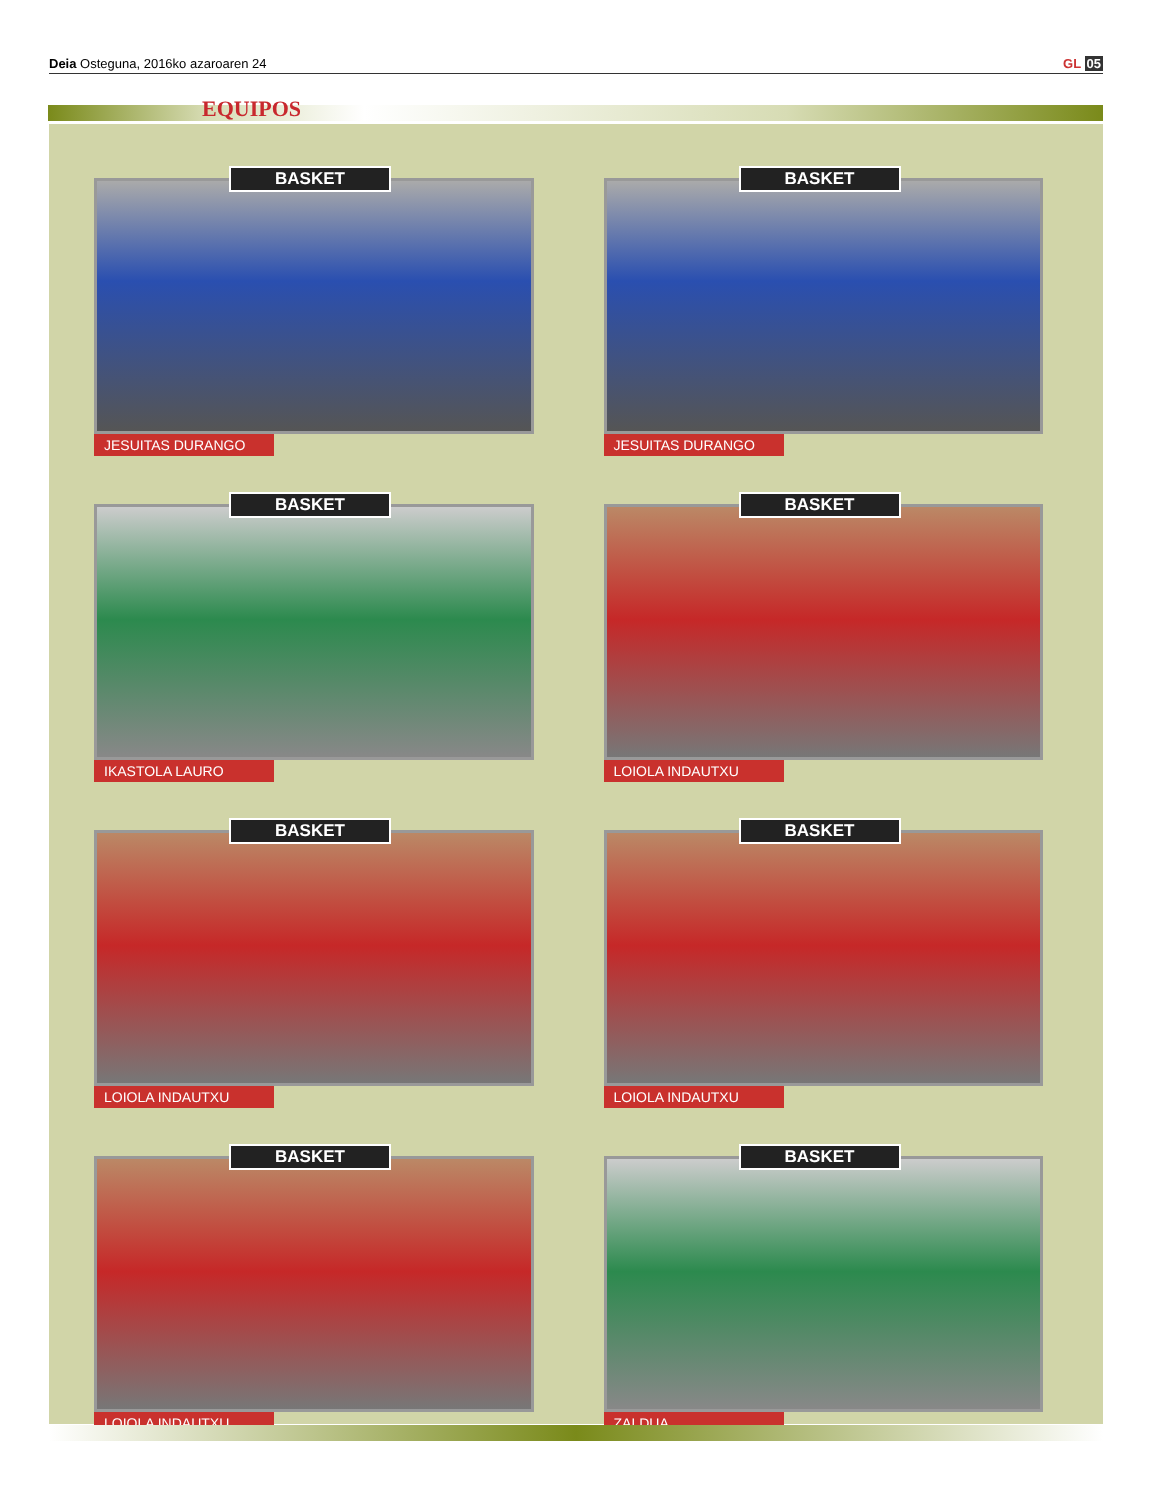Deia Osteguna, 2016ko azaroaren 24
GL 05
EQUIPOS
BASKET
JESUITAS DURANGO
BASKET
JESUITAS DURANGO
BASKET
IKASTOLA LAURO
BASKET
LOIOLA INDAUTXU
BASKET
LOIOLA INDAUTXU
BASKET
LOIOLA INDAUTXU
BASKET
LOIOLA INDAUTXU
BASKET
ZALDUA